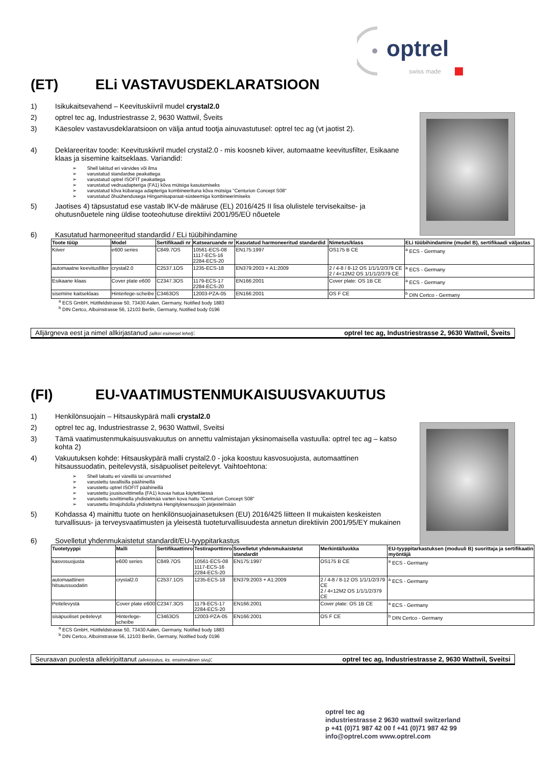optrel
swiss made
(ET) ELi VASTAVUSDEKLARATSIOON
1) Isikukaitsevahend – Keevituskiivril mudel crystal2.0
2) optrel tec ag, Industriestrasse 2, 9630 Wattwil, Šveits
3) Käesolev vastavusdeklaratsioon on välja antud tootja ainuvastutusel: optrel tec ag (vt jaotist 2).
4) Deklareeritav toode: Keevituskiivril mudel crystal2.0 - mis koosneb kiiver, automaatne keevitusfilter, Esikaane klaas ja sisemine kaitseklaas. Variandid:
Shell lakitud eri värvides või ilma
varustatud standardse peakattega
varustatud optrel ISOFIT peakattega
varustatud vedruadapteriga (FA1) kõva mütsiga kasutamiseks
varustatud kõva kübaraga adapteriga kombineerituna kõva mütsiga "Centurion Concept S08"
varustatud õhuühendusega Hingamisaparaat-süsteemiga kombineerimiseks
5) Jaotises 4) täpsustatud ese vastab IKV-de määruse (EL) 2016/425 II lisa olulistele tervisekaitse- ja ohutusnõuetele ning üldise tooteohutuse direktiivi 2001/95/EÜ nõuetele
6) Kasutatud harmoneeritud standardid / ELi tüübihindamine
| Toote tüüp | Model | Sertifikaadi nr | Katsearuande nr | Kasutatud harmoneeritud standardid | Nimetus/klass | ELi tüübihindamine (mudel B), sertifikaadi väljastas |
| --- | --- | --- | --- | --- | --- | --- |
| Kiiver | e600 series | C849.7OS | 10561-ECS-08 1117-ECS-16 2284-ECS-20 | EN175:1997 | OS175 B CE | <sup>a</sup> ECS - Germany |
| automaatne keevitusfilter | crystal2.0 | C2537.1OS | 1235-ECS-18 | EN379:2003 + A1:2009 | 2 / 4-8 / 8-12 OS 1/1/1/2/379 CE 2 / 4<12M2 OS 1/1/1/2/379 CE | <sup>a</sup> ECS - Germany |
| Esikaane klaas | Cover plate e600 | C2347.3OS | 1179-ECS-17 2284-ECS-20 | EN166:2001 | Cover plate: OS 1B CE | <sup>a</sup> ECS - Germany |
| sisemine kaitseklaas | Hinterlege-scheibe | C3463OS | 12003-PZA-05 | EN166:2001 | OS F CE | <sup>b</sup> DIN Certco - Germany |
<sup>a</sup> ECS GmbH, Hüttfeldstrasse 50, 73430 Aalen, Germany, Notified body 1883
<sup>b</sup> DIN Certco, Alboinstrasse 56, 12103 Berlin, Germany, Notified body 0196
Alljärgneva eest ja nimel allkirjastanud (allkiri esimesel lehel): optrel tec ag, Industriestrasse 2, 9630 Wattwil, Šveits
(FI) EU-VAATIMUSTENMUKAISUUSVAKUUTUS
1) Henkilönsuojain – Hitsauskypärä malli crystal2.0
2) optrel tec ag, Industriestrasse 2, 9630 Wattwil, Sveitsi
3) Tämä vaatimustenmukaisuusvakuutus on annettu valmistajan yksinomaisella vastuulla: optrel tec ag – katso kohta 2)
4) Vakuutuksen kohde: Hitsauskypärä malli crystal2.0 - joka koostuu kasvosuojusta, automaattinen hitsaussuodatin, peitelevystä, sisäpuoliset peitelevyt. Vaihtoehtona:
Shell lakattu eri väreillä tai unvarnished
varustettu tavallisilla päähineillä
varustettu optrel ISOFIT päähineillä
varustettu jousisovittimella (FA1) kovaa hatua käytettäessä
varustettu sovittimella yhdistelmää varten kova hattu "Centurion Concept S08"
varustettu ilmajohdolla yhdistettynä Hengityksensuojain järjestelmään
5) Kohdassa 4) mainittu tuote on henkilönsuojainasetuksen (EU) 2016/425 liitteen II mukaisten keskeisten turvallisuus- ja terveysvaatimusten ja yleisestä tuoteturvallisuudesta annetun direktiivin 2001/95/EY mukainen
6) Sovelletut yhdenmukaistetut standardit/EU-tyyppitarkastus
| Tuotetyyppi | Malli | Sertifikaattinro | Testiraporttinro | Sovelletut yhdenmukaistetut standardit | Merkintä/luokka | EU-tyyppitarkastuksen (moduuli B) suorittaja ja sertifikaatin myöntäjä |
| --- | --- | --- | --- | --- | --- | --- |
| kasvosuojusta | e600 series | C849.7OS | 10561-ECS-08 1117-ECS-16 2284-ECS-20 | EN175:1997 | OS175 B CE | <sup>a</sup> ECS - Germany |
| automaattinen hitsaussuodatin | crystal2.0 | C2537.1OS | 1235-ECS-18 | EN379:2003 + A1:2009 | 2 / 4-8 / 8-12 OS 1/1/1/2/379 CE 2 / 4<12M2 OS 1/1/1/2/379 CE | <sup>a</sup> ECS - Germany |
| Peitelevystä | Cover plate e600 | C2347.3OS | 1179-ECS-17 2284-ECS-20 | EN166:2001 | Cover plate: OS 1B CE | <sup>a</sup> ECS - Germany |
| sisäpuoliset peitelevyt | Hinterlege-scheibe | C3463OS | 12003-PZA-05 | EN166:2001 | OS F CE | <sup>b</sup> DIN Certco - Germany |
<sup>a</sup> ECS GmbH, Hüttfeldstrasse 50, 73430 Aalen, Germany, Notified body 1883
<sup>b</sup> DIN Certco, Alboinstrasse 56, 12103 Berlin, Germany, Notified body 0196
Seuraavan puolesta allekirjoittanut (allekirjoitus, ks. ensimmäinen sivu): optrel tec ag, Industriestrasse 2, 9630 Wattwil, Sveitsi
optrel tec ag
industriestrasse 2 9630 wattwil switzerland
p +41 (0)71 987 42 00 f +41 (0)71 987 42 99
info@optrel.com www.optrel.com